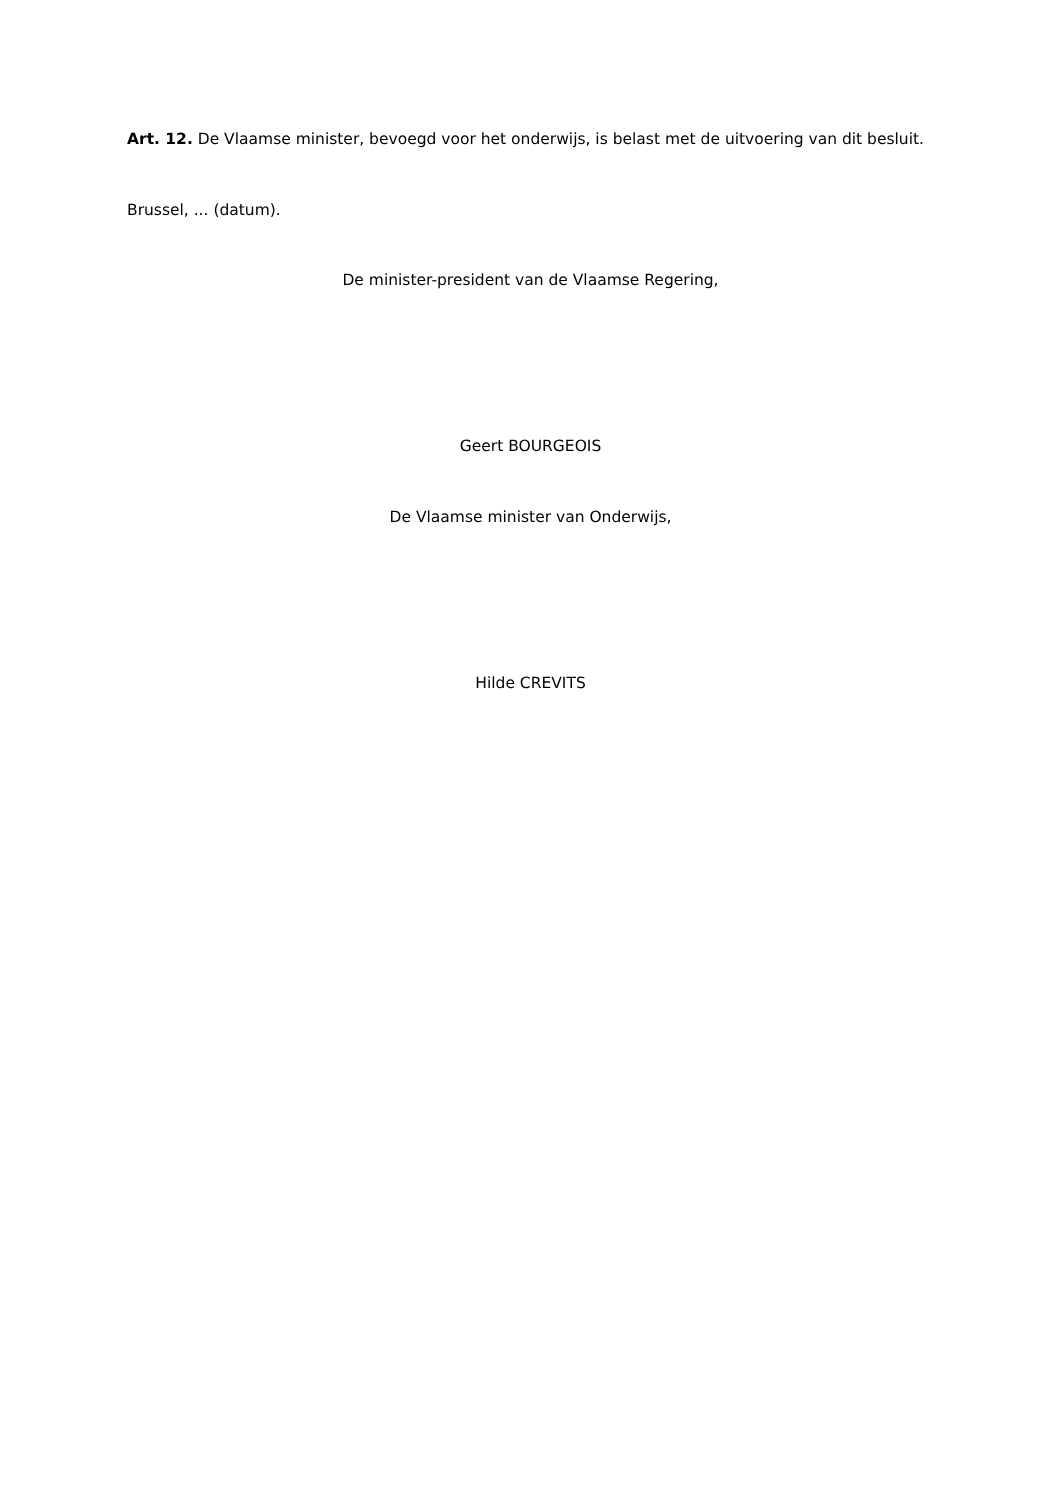Art. 12. De Vlaamse minister, bevoegd voor het onderwijs, is belast met de uitvoering van dit besluit.
Brussel, ... (datum).
De minister-president van de Vlaamse Regering,
Geert BOURGEOIS
De Vlaamse minister van Onderwijs,
Hilde CREVITS